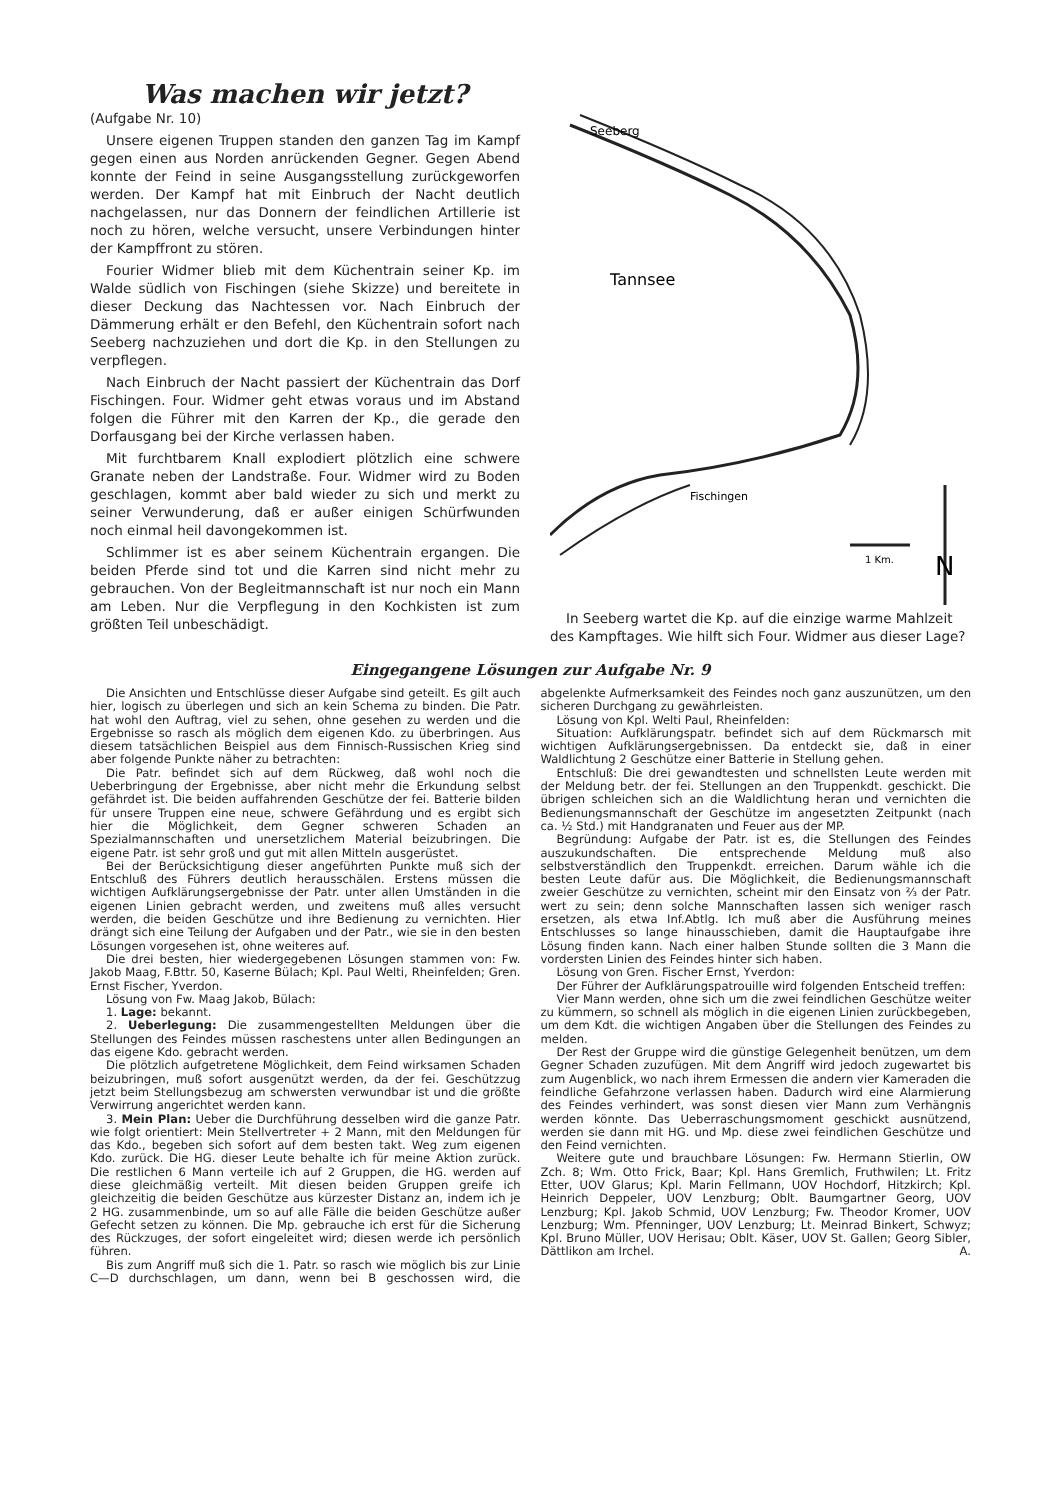Was machen wir jetzt?
(Aufgabe Nr. 10)
Unsere eigenen Truppen standen den ganzen Tag im Kampf gegen einen aus Norden anrückenden Gegner. Gegen Abend konnte der Feind in seine Ausgangsstellung zurückgeworfen werden. Der Kampf hat mit Einbruch der Nacht deutlich nachgelassen, nur das Donnern der feindlichen Artillerie ist noch zu hören, welche versucht, unsere Verbindungen hinter der Kampffront zu stören.
Fourier Widmer blieb mit dem Küchentrain seiner Kp. im Walde südlich von Fischingen (siehe Skizze) und bereitete in dieser Deckung das Nachtessen vor. Nach Einbruch der Dämmerung erhält er den Befehl, den Küchentrain sofort nach Seeberg nachzuziehen und dort die Kp. in den Stellungen zu verpflegen.
Nach Einbruch der Nacht passiert der Küchentrain das Dorf Fischingen. Four. Widmer geht etwas voraus und im Abstand folgen die Führer mit den Karren der Kp., die gerade den Dorfausgang bei der Kirche verlassen haben.
Mit furchtbarem Knall explodiert plötzlich eine schwere Granate neben der Landstraße. Four. Widmer wird zu Boden geschlagen, kommt aber bald wieder zu sich und merkt zu seiner Verwunderung, daß er außer einigen Schürfwunden noch einmal heil davongekommen ist.
Schlimmer ist es aber seinem Küchentrain ergangen. Die beiden Pferde sind tot und die Karren sind nicht mehr zu gebrauchen. Von der Begleitmannschaft ist nur noch ein Mann am Leben. Nur die Verpflegung in den Kochkisten ist zum größten Teil unbeschädigt.
Seeberg
Tannsee
Fischingen
1 Km.
N
In Seeberg wartet die Kp. auf die einzige warme Mahlzeit des Kampftages. Wie hilft sich Four. Widmer aus dieser Lage?
Eingegangene Lösungen zur Aufgabe Nr. 9
Die Ansichten und Entschlüsse dieser Aufgabe sind geteilt. Es gilt auch hier, logisch zu überlegen und sich an kein Schema zu binden. Die Patr. hat wohl den Auftrag, viel zu sehen, ohne gesehen zu werden und die Ergebnisse so rasch als möglich dem eigenen Kdo. zu überbringen. Aus diesem tatsächlichen Beispiel aus dem Finnisch-Russischen Krieg sind aber folgende Punkte näher zu betrachten:
Die Patr. befindet sich auf dem Rückweg, daß wohl noch die Ueberbringung der Ergebnisse, aber nicht mehr die Erkundung selbst gefährdet ist. Die beiden auffahrenden Geschütze der fei. Batterie bilden für unsere Truppen eine neue, schwere Gefährdung und es ergibt sich hier die Möglichkeit, dem Gegner schweren Schaden an Spezialmannschaften und unersetzlichem Material beizubringen. Die eigene Patr. ist sehr groß und gut mit allen Mitteln ausgerüstet.
Bei der Berücksichtigung dieser angeführten Punkte muß sich der Entschluß des Führers deutlich herausschälen. Erstens müssen die wichtigen Aufklärungsergebnisse der Patr. unter allen Umständen in die eigenen Linien gebracht werden, und zweitens muß alles versucht werden, die beiden Geschütze und ihre Bedienung zu vernichten. Hier drängt sich eine Teilung der Aufgaben und der Patr., wie sie in den besten Lösungen vorgesehen ist, ohne weiteres auf.
Die drei besten, hier wiedergegebenen Lösungen stammen von: Fw. Jakob Maag, F.Bttr. 50, Kaserne Bülach; Kpl. Paul Welti, Rheinfelden; Gren. Ernst Fischer, Yverdon.
Lösung von Fw. Maag Jakob, Bülach:
1. Lage: bekannt.
2. Ueberlegung: Die zusammengestellten Meldungen über die Stellungen des Feindes müssen raschestens unter allen Bedingungen an das eigene Kdo. gebracht werden.
Die plötzlich aufgetretene Möglichkeit, dem Feind wirksamen Schaden beizubringen, muß sofort ausgenützt werden, da der fei. Geschützzug jetzt beim Stellungsbezug am schwersten verwundbar ist und die größte Verwirrung angerichtet werden kann.
3. Mein Plan: Ueber die Durchführung desselben wird die ganze Patr. wie folgt orientiert: Mein Stellvertreter + 2 Mann, mit den Meldungen für das Kdo., begeben sich sofort auf dem besten takt. Weg zum eigenen Kdo. zurück. Die HG. dieser Leute behalte ich für meine Aktion zurück. Die restlichen 6 Mann verteile ich auf 2 Gruppen, die HG. werden auf diese gleichmäßig verteilt. Mit diesen beiden Gruppen greife ich gleichzeitig die beiden Geschütze aus kürzester Distanz an, indem ich je 2 HG. zusammenbinde, um so auf alle Fälle die beiden Geschütze außer Gefecht setzen zu können. Die Mp. gebrauche ich erst für die Sicherung des Rückzuges, der sofort eingeleitet wird; diesen werde ich persönlich führen.
Bis zum Angriff muß sich die 1. Patr. so rasch wie möglich bis zur Linie C—D durchschlagen, um dann, wenn bei B geschossen wird, die abgelenkte Aufmerksamkeit des Feindes noch ganz auszunützen, um den sicheren Durchgang zu gewährleisten.
Lösung von Kpl. Welti Paul, Rheinfelden:
Situation: Aufklärungspatr. befindet sich auf dem Rückmarsch mit wichtigen Aufklärungsergebnissen. Da entdeckt sie, daß in einer Waldlichtung 2 Geschütze einer Batterie in Stellung gehen.
Entschluß: Die drei gewandtesten und schnellsten Leute werden mit der Meldung betr. der fei. Stellungen an den Truppenkdt. geschickt. Die übrigen schleichen sich an die Waldlichtung heran und vernichten die Bedienungsmannschaft der Geschütze im angesetzten Zeitpunkt (nach ca. ½ Std.) mit Handgranaten und Feuer aus der MP.
Begründung: Aufgabe der Patr. ist es, die Stellungen des Feindes auszukundschaften. Die entsprechende Meldung muß also selbstverständlich den Truppenkdt. erreichen. Darum wähle ich die besten Leute dafür aus. Die Möglichkeit, die Bedienungsmannschaft zweier Geschütze zu vernichten, scheint mir den Einsatz von ⅔ der Patr. wert zu sein; denn solche Mannschaften lassen sich weniger rasch ersetzen, als etwa Inf.Abtlg. Ich muß aber die Ausführung meines Entschlusses so lange hinausschieben, damit die Hauptaufgabe ihre Lösung finden kann. Nach einer halben Stunde sollten die 3 Mann die vordersten Linien des Feindes hinter sich haben.
Lösung von Gren. Fischer Ernst, Yverdon:
Der Führer der Aufklärungspatrouille wird folgenden Entscheid treffen:
Vier Mann werden, ohne sich um die zwei feindlichen Geschütze weiter zu kümmern, so schnell als möglich in die eigenen Linien zurückbegeben, um dem Kdt. die wichtigen Angaben über die Stellungen des Feindes zu melden.
Der Rest der Gruppe wird die günstige Gelegenheit benützen, um dem Gegner Schaden zuzufügen. Mit dem Angriff wird jedoch zugewartet bis zum Augenblick, wo nach ihrem Ermessen die andern vier Kameraden die feindliche Gefahrzone verlassen haben. Dadurch wird eine Alarmierung des Feindes verhindert, was sonst diesen vier Mann zum Verhängnis werden könnte. Das Ueberraschungsmoment geschickt ausnützend, werden sie dann mit HG. und Mp. diese zwei feindlichen Geschütze und den Feind vernichten.
Weitere gute und brauchbare Lösungen: Fw. Hermann Stierlin, OW Zch. 8; Wm. Otto Frick, Baar; Kpl. Hans Gremlich, Fruthwilen; Lt. Fritz Etter, UOV Glarus; Kpl. Marin Fellmann, UOV Hochdorf, Hitzkirch; Kpl. Heinrich Deppeler, UOV Lenzburg; Oblt. Baumgartner Georg, UOV Lenzburg; Kpl. Jakob Schmid, UOV Lenzburg; Fw. Theodor Kromer, UOV Lenzburg; Wm. Pfenninger, UOV Lenzburg; Lt. Meinrad Binkert, Schwyz; Kpl. Bruno Müller, UOV Herisau; Oblt. Käser, UOV St. Gallen; Georg Sibler, Dättlikon am Irchel. A.